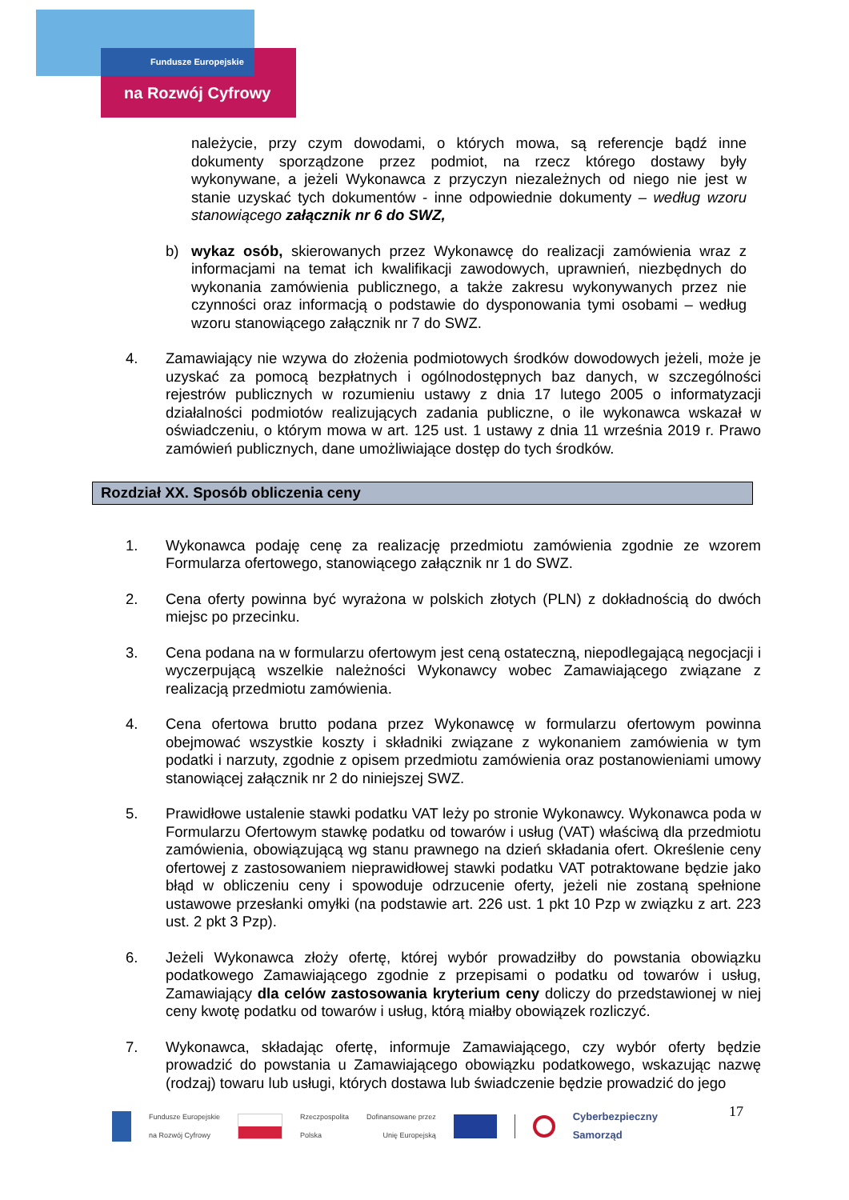Fundusze Europejskie
na Rozwój Cyfrowy
należycie, przy czym dowodami, o których mowa, są referencje bądź inne dokumenty sporządzone przez podmiot, na rzecz którego dostawy były wykonywane, a jeżeli Wykonawca z przyczyn niezależnych od niego nie jest w stanie uzyskać tych dokumentów - inne odpowiednie dokumenty – według wzoru stanowiącego załącznik nr 6 do SWZ,
b) wykaz osób, skierowanych przez Wykonawcę do realizacji zamówienia wraz z informacjami na temat ich kwalifikacji zawodowych, uprawnień, niezbędnych do wykonania zamówienia publicznego, a także zakresu wykonywanych przez nie czynności oraz informacją o podstawie do dysponowania tymi osobami – według wzoru stanowiącego załącznik nr 7 do SWZ.
4. Zamawiający nie wzywa do złożenia podmiotowych środków dowodowych jeżeli, może je uzyskać za pomocą bezpłatnych i ogólnodostępnych baz danych, w szczególności rejestrów publicznych w rozumieniu ustawy z dnia 17 lutego 2005 o informatyzacji działalności podmiotów realizujących zadania publiczne, o ile wykonawca wskazał w oświadczeniu, o którym mowa w art. 125 ust. 1 ustawy z dnia 11 września 2019 r. Prawo zamówień publicznych, dane umożliwiające dostęp do tych środków.
Rozdział XX. Sposób obliczenia ceny
1. Wykonawca podaję cenę za realizację przedmiotu zamówienia zgodnie ze wzorem Formularza ofertowego, stanowiącego załącznik nr 1 do SWZ.
2. Cena oferty powinna być wyrażona w polskich złotych (PLN) z dokładnością do dwóch miejsc po przecinku.
3. Cena podana na w formularzu ofertowym jest ceną ostateczną, niepodlegającą negocjacji i wyczerpującą wszelkie należności Wykonawcy wobec Zamawiającego związane z realizacją przedmiotu zamówienia.
4. Cena ofertowa brutto podana przez Wykonawcę w formularzu ofertowym powinna obejmować wszystkie koszty i składniki związane z wykonaniem zamówienia w tym podatki i narzuty, zgodnie z opisem przedmiotu zamówienia oraz postanowieniami umowy stanowiącej załącznik nr 2 do niniejszej SWZ.
5. Prawidłowe ustalenie stawki podatku VAT leży po stronie Wykonawcy. Wykonawca poda w Formularzu Ofertowym stawkę podatku od towarów i usług (VAT) właściwą dla przedmiotu zamówienia, obowiązującą wg stanu prawnego na dzień składania ofert. Określenie ceny ofertowej z zastosowaniem nieprawidłowej stawki podatku VAT potraktowane będzie jako błąd w obliczeniu ceny i spowoduje odrzucenie oferty, jeżeli nie zostaną spełnione ustawowe przesłanki omyłki (na podstawie art. 226 ust. 1 pkt 10 Pzp w związku z art. 223 ust. 2 pkt 3 Pzp).
6. Jeżeli Wykonawca złoży ofertę, której wybór prowadziłby do powstania obowiązku podatkowego Zamawiającego zgodnie z przepisami o podatku od towarów i usług, Zamawiający dla celów zastosowania kryterium ceny doliczy do przedstawionej w niej ceny kwotę podatku od towarów i usług, którą miałby obowiązek rozliczyć.
7. Wykonawca, składając ofertę, informuje Zamawiającego, czy wybór oferty będzie prowadzić do powstania u Zamawiającego obowiązku podatkowego, wskazując nazwę (rodzaj) towaru lub usługi, których dostawa lub świadczenie będzie prowadzić do jego
17
Fundusze Europejskie
na Rozwój Cyfrowy
Rzeczpospolita
Polska
Dofinansowane przez
Unię Europejską
Cyberbezpieczny
Samorząd